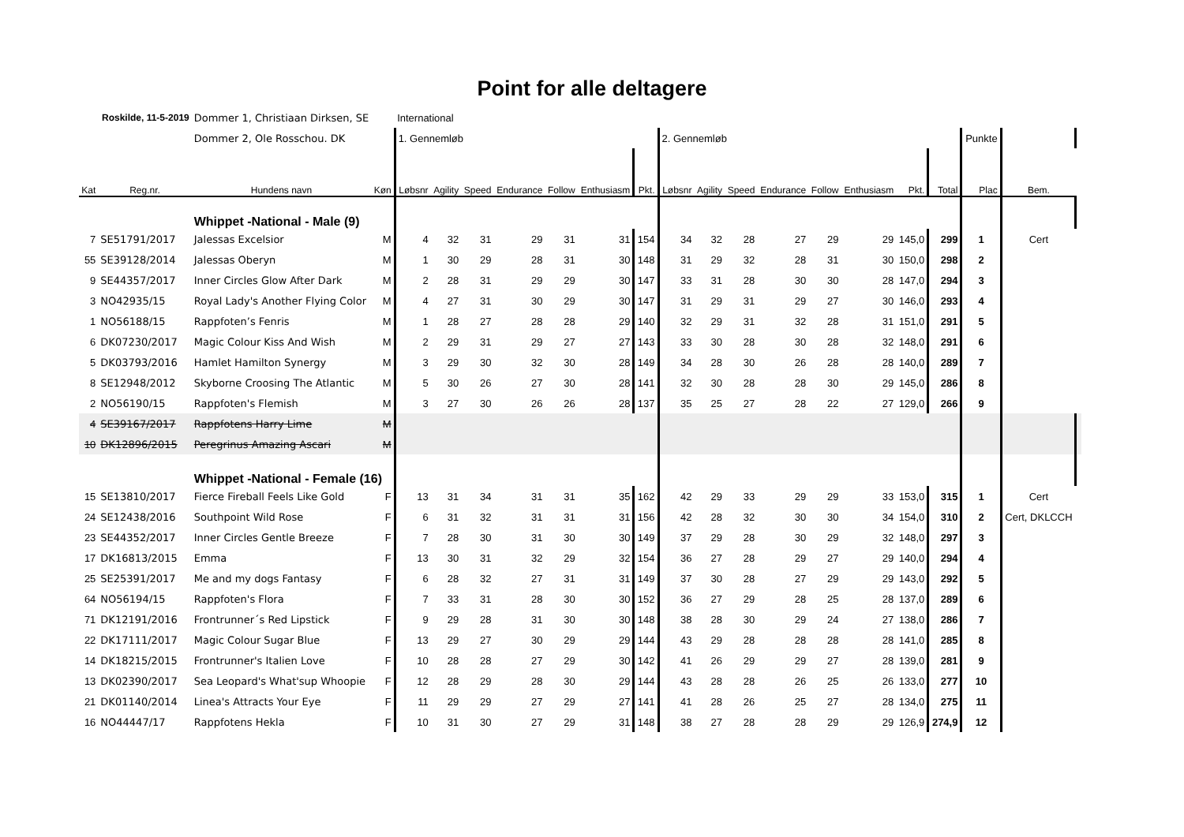Point for alle deltagere
| | Roskilde, 11-5-2019 | Dommer 1, Christiaan Dirksen, SE | | International | | | | | | | | | | | | | | | | | |
| | | Dommer 2, Ole Rosschou. DK | | 1. Gennemløb | | | | | | | 2. Gennemløb | | | | | | | | Punkte | | |
| Kat | Reg.nr. | Hundens navn | Køn | Løbsnr | Agility | Speed | Endurance | Follow | Enthusiasm | Pkt. | Løbsnr | Agility | Speed | Endurance | Follow | Enthusiasm | Pkt. | Total | Plac | Bem. | |
| | | Whippet -National - Male (9) | | | | | | | | | | | | | | | | | | | |
| 7 | SE51791/2017 | Jalessas Excelsior | M | 4 | 32 | 31 | 29 | 31 | 31 | 154 | 34 | 32 | 28 | 27 | 29 | 29 | 145,0 | 299 | 1 | Cert | |
| 55 | SE39128/2014 | Jalessas Oberyn | M | 1 | 30 | 29 | 28 | 31 | 30 | 148 | 31 | 29 | 32 | 28 | 31 | 30 | 150,0 | 298 | 2 | | |
| 9 | SE44357/2017 | Inner Circles Glow After Dark | M | 2 | 28 | 31 | 29 | 29 | 30 | 147 | 33 | 31 | 28 | 30 | 30 | 28 | 147,0 | 294 | 3 | | |
| 3 | NO42935/15 | Royal Lady's Another Flying Color | M | 4 | 27 | 31 | 30 | 29 | 30 | 147 | 31 | 29 | 31 | 29 | 27 | 30 | 146,0 | 293 | 4 | | |
| 1 | NO56188/15 | Rappfoten’s Fenris | M | 1 | 28 | 27 | 28 | 28 | 29 | 140 | 32 | 29 | 31 | 32 | 28 | 31 | 151,0 | 291 | 5 | | |
| 6 | DK07230/2017 | Magic Colour Kiss And Wish | M | 2 | 29 | 31 | 29 | 27 | 27 | 143 | 33 | 30 | 28 | 30 | 28 | 32 | 148,0 | 291 | 6 | | |
| 5 | DK03793/2016 | Hamlet Hamilton Synergy | M | 3 | 29 | 30 | 32 | 30 | 28 | 149 | 34 | 28 | 30 | 26 | 28 | 28 | 140,0 | 289 | 7 | | |
| 8 | SE12948/2012 | Skyborne Croosing The Atlantic | M | 5 | 30 | 26 | 27 | 30 | 28 | 141 | 32 | 30 | 28 | 28 | 30 | 29 | 145,0 | 286 | 8 | | |
| 2 | NO56190/15 | Rappfoten's Flemish | M | 3 | 27 | 30 | 26 | 26 | 28 | 137 | 35 | 25 | 27 | 28 | 22 | 27 | 129,0 | 266 | 9 | | |
| 4 | SE39167/2017 | Rappfotens Harry Lime | M | | | | | | | | | | | | | | | | | | |
| 10 | DK12896/2015 | Peregrinus Amazing Ascari | M | | | | | | | | | | | | | | | | | | |
| | | Whippet -National - Female (16) | | | | | | | | | | | | | | | | | | | |
| 15 | SE13810/2017 | Fierce Fireball Feels Like Gold | F | 13 | 31 | 34 | 31 | 31 | 35 | 162 | 42 | 29 | 33 | 29 | 29 | 33 | 153,0 | 315 | 1 | Cert | |
| 24 | SE12438/2016 | Southpoint Wild Rose | F | 6 | 31 | 32 | 31 | 31 | 31 | 156 | 42 | 28 | 32 | 30 | 30 | 34 | 154,0 | 310 | 2 | Cert, DKLCCH | |
| 23 | SE44352/2017 | Inner Circles Gentle Breeze | F | 7 | 28 | 30 | 31 | 30 | 30 | 149 | 37 | 29 | 28 | 30 | 29 | 32 | 148,0 | 297 | 3 | | |
| 17 | DK16813/2015 | Emma | F | 13 | 30 | 31 | 32 | 29 | 32 | 154 | 36 | 27 | 28 | 29 | 27 | 29 | 140,0 | 294 | 4 | | |
| 25 | SE25391/2017 | Me and my dogs Fantasy | F | 6 | 28 | 32 | 27 | 31 | 31 | 149 | 37 | 30 | 28 | 27 | 29 | 29 | 143,0 | 292 | 5 | | |
| 64 | NO56194/15 | Rappfoten's Flora | F | 7 | 33 | 31 | 28 | 30 | 30 | 152 | 36 | 27 | 29 | 28 | 25 | 28 | 137,0 | 289 | 6 | | |
| 71 | DK12191/2016 | Frontrunner´s Red Lipstick | F | 9 | 29 | 28 | 31 | 30 | 30 | 148 | 38 | 28 | 30 | 29 | 24 | 27 | 138,0 | 286 | 7 | | |
| 22 | DK17111/2017 | Magic Colour Sugar Blue | F | 13 | 29 | 27 | 30 | 29 | 29 | 144 | 43 | 29 | 28 | 28 | 28 | 28 | 141,0 | 285 | 8 | | |
| 14 | DK18215/2015 | Frontrunner's Italien Love | F | 10 | 28 | 28 | 27 | 29 | 30 | 142 | 41 | 26 | 29 | 29 | 27 | 28 | 139,0 | 281 | 9 | | |
| 13 | DK02390/2017 | Sea Leopard's What'sup Whoopie | F | 12 | 28 | 29 | 28 | 30 | 29 | 144 | 43 | 28 | 28 | 26 | 25 | 26 | 133,0 | 277 | 10 | | |
| 21 | DK01140/2014 | Linea's Attracts Your Eye | F | 11 | 29 | 29 | 27 | 29 | 27 | 141 | 41 | 28 | 26 | 25 | 27 | 28 | 134,0 | 275 | 11 | | |
| 16 | NO44447/17 | Rappfotens Hekla | F | 10 | 31 | 30 | 27 | 29 | 31 | 148 | 38 | 27 | 28 | 28 | 29 | 29 | 126,9 | 274,9 | 12 | | |